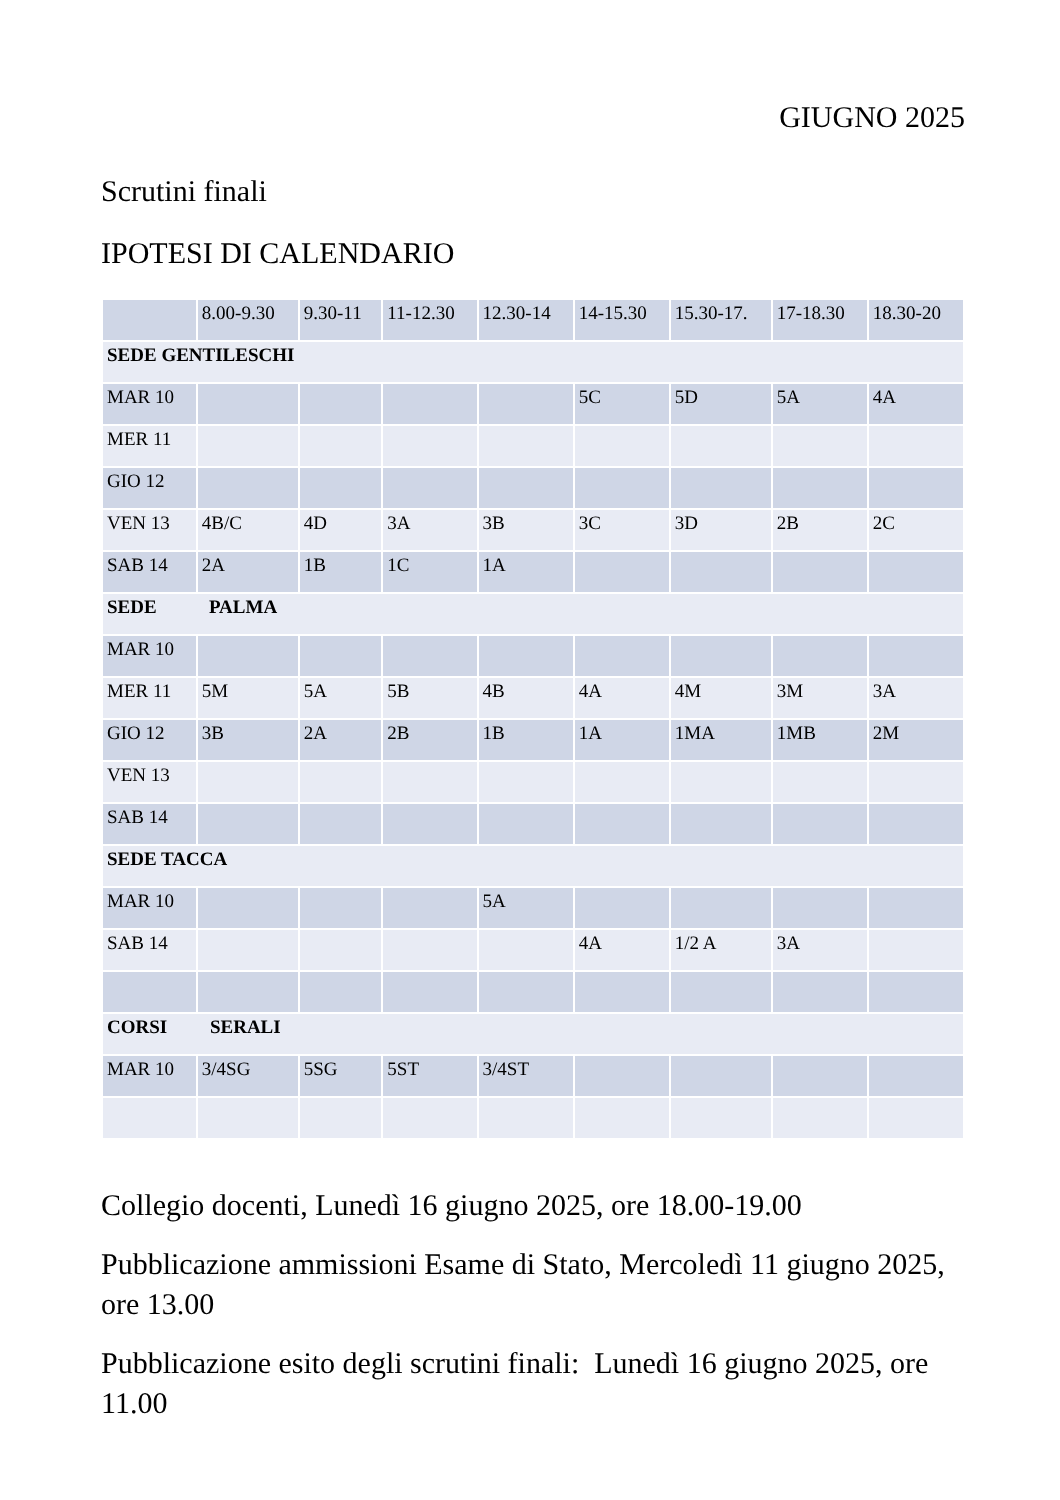GIUGNO 2025
Scrutini finali
IPOTESI DI CALENDARIO
| | 8.00-9.30 | 9.30-11 | 11-12.30 | 12.30-14 | 14-15.30 | 15.30-17. | 17-18.30 | 18.30-20 |
| --- | --- | --- | --- | --- | --- | --- | --- | --- |
| SEDE GENTILESCHI | | | | | | | | |
| MAR 10 | | | | | 5C | 5D | 5A | 4A |
| MER 11 | | | | | | | | |
| GIO 12 | | | | | | | | |
| VEN 13 | 4B/C | 4D | 3A | 3B | 3C | 3D | 2B | 2C |
| SAB 14 | 2A | 1B | 1C | 1A | | | | |
| SEDE PALMA | | | | | | | | |
| MAR 10 | | | | | | | | |
| MER 11 | 5M | 5A | 5B | 4B | 4A | 4M | 3M | 3A |
| GIO 12 | 3B | 2A | 2B | 1B | 1A | 1MA | 1MB | 2M |
| VEN 13 | | | | | | | | |
| SAB 14 | | | | | | | | |
| SEDE TACCA | | | | | | | | |
| MAR 10 | | | | 5A | | | | |
| SAB 14 | | | | | 4A | 1/2 A | 3A | |
| CORSI SERALI | | | | | | | | |
| MAR 10 | 3/4SG | 5SG | 5ST | 3/4ST | | | | |
Collegio docenti, Lunedì 16 giugno 2025, ore 18.00-19.00
Pubblicazione ammissioni Esame di Stato, Mercoledì 11 giugno 2025, ore 13.00
Pubblicazione esito degli scrutini finali: Lunedì 16 giugno 2025, ore 11.00